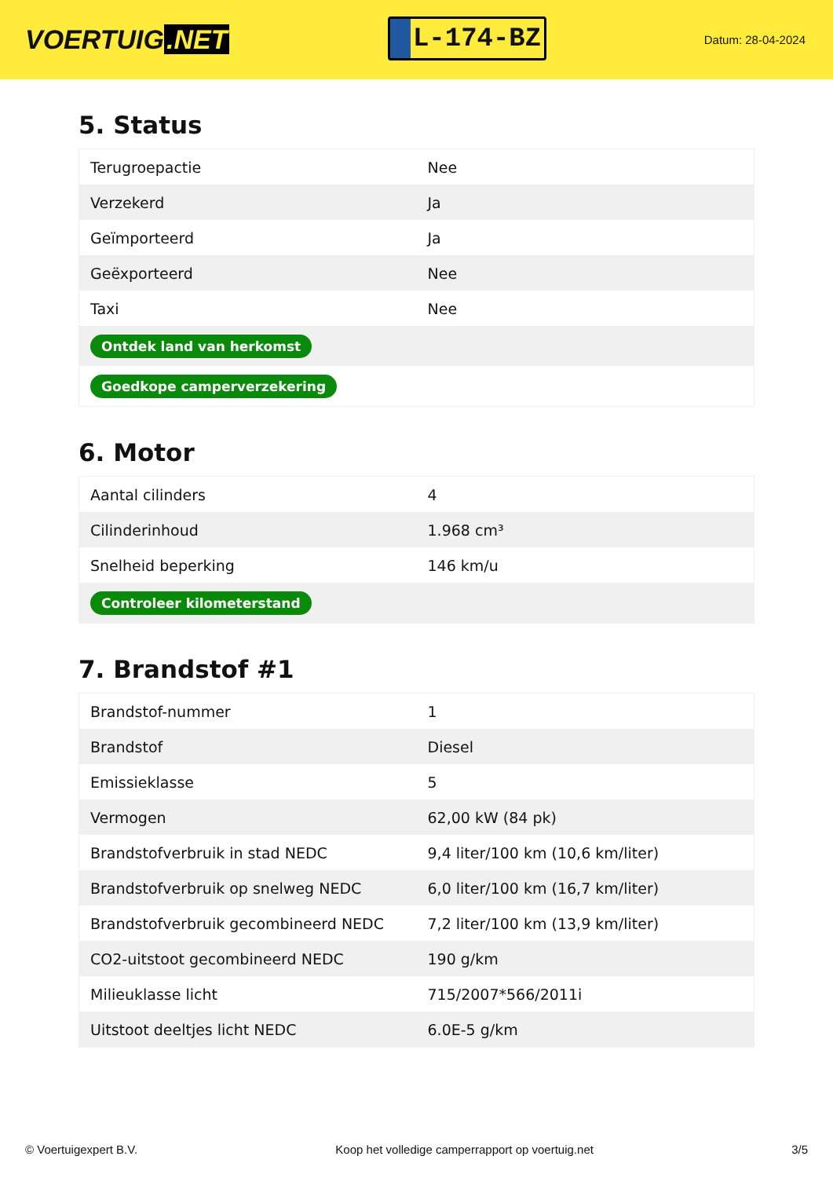VOERTUIG.NET
L-174-BZ
Datum: 28-04-2024
5. Status
| Terugroepactie | Nee |
| Verzekerd | Ja |
| Geïmporteerd | Ja |
| Geëxporteerd | Nee |
| Taxi | Nee |
| Ontdek land van herkomst | |
| Goedkope camperverzekering | |
6. Motor
| Aantal cilinders | 4 |
| Cilinderinhoud | 1.968 cm³ |
| Snelheid beperking | 146 km/u |
| Controleer kilometerstand | |
7. Brandstof #1
| Brandstof-nummer | 1 |
| Brandstof | Diesel |
| Emissieklasse | 5 |
| Vermogen | 62,00 kW (84 pk) |
| Brandstofverbruik in stad NEDC | 9,4 liter/100 km (10,6 km/liter) |
| Brandstofverbruik op snelweg NEDC | 6,0 liter/100 km (16,7 km/liter) |
| Brandstofverbruik gecombineerd NEDC | 7,2 liter/100 km (13,9 km/liter) |
| CO2-uitstoot gecombineerd NEDC | 190 g/km |
| Milieuklasse licht | 715/2007*566/2011i |
| Uitstoot deeltjes licht NEDC | 6.0E-5 g/km |
© Voertuigexpert B.V. Koop het volledige camperrapport op voertuig.net 3/5